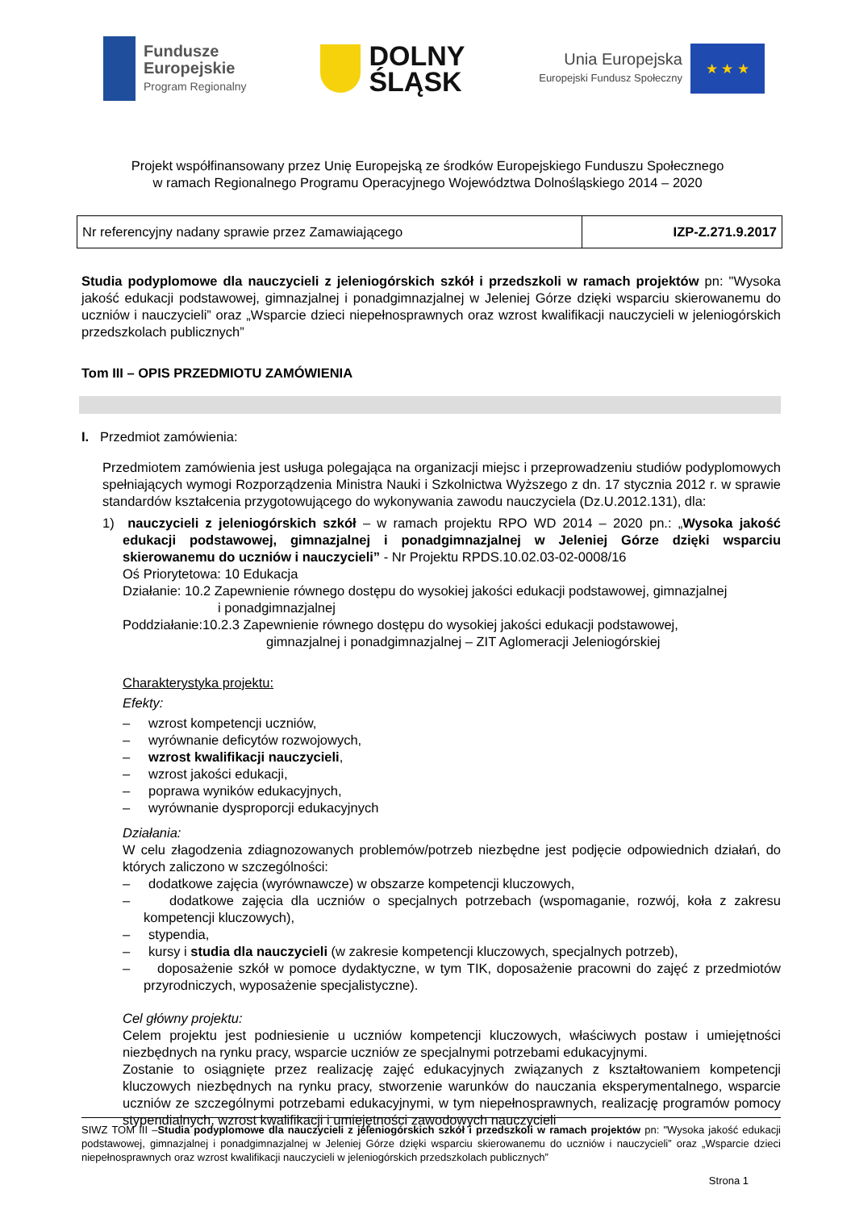Fundusze
Europejskie
Program Regionalny
DOLNY
ŚLĄSK
Unia Europejska
Europejski Fundusz Społeczny
★ ★ ★
Projekt współfinansowany przez Unię Europejską ze środków Europejskiego Funduszu Społecznego
w ramach Regionalnego Programu Operacyjnego Województwa Dolnośląskiego 2014 – 2020
| Nr referencyjny nadany sprawie przez Zamawiającego | IZP-Z.271.9.2017 |
Studia podyplomowe dla nauczycieli z jeleniogórskich szkół i przedszkoli w ramach projektów pn: "Wysoka jakość edukacji podstawowej, gimnazjalnej i ponadgimnazjalnej w Jeleniej Górze dzięki wsparciu skierowanemu do uczniów i nauczycieli” oraz „Wsparcie dzieci niepełnosprawnych oraz wzrost kwalifikacji nauczycieli w jeleniogórskich przedszkolach publicznych”
Tom III – OPIS PRZEDMIOTU ZAMÓWIENIA
I. Przedmiot zamówienia:
Przedmiotem zamówienia jest usługa polegająca na organizacji miejsc i przeprowadzeniu studiów podyplomowych spełniających wymogi Rozporządzenia Ministra Nauki i Szkolnictwa Wyższego z dn. 17 stycznia 2012 r. w sprawie standardów kształcenia przygotowującego do wykonywania zawodu nauczyciela (Dz.U.2012.131), dla:
1) nauczycieli z jeleniogórskich szkół – w ramach projektu RPO WD 2014 – 2020 pn.: „Wysoka jakość edukacji podstawowej, gimnazjalnej i ponadgimnazjalnej w Jeleniej Górze dzięki wsparciu skierowanemu do uczniów i nauczycieli” - Nr Projektu RPDS.10.02.03-02-0008/16
Oś Priorytetowa: 10 Edukacja
Działanie: 10.2 Zapewnienie równego dostępu do wysokiej jakości edukacji podstawowej, gimnazjalnej
i ponadgimnazjalnej
Poddziałanie:10.2.3 Zapewnienie równego dostępu do wysokiej jakości edukacji podstawowej,
gimnazjalnej i ponadgimnazjalnej – ZIT Aglomeracji Jeleniogórskiej
Charakterystyka projektu:
Efekty:
– wzrost kompetencji uczniów,
– wyrównanie deficytów rozwojowych,
– wzrost kwalifikacji nauczycieli,
– wzrost jakości edukacji,
– poprawa wyników edukacyjnych,
– wyrównanie dysproporcji edukacyjnych
Działania:
W celu złagodzenia zdiagnozowanych problemów/potrzeb niezbędne jest podjęcie odpowiednich działań, do których zaliczono w szczególności:
– dodatkowe zajęcia (wyrównawcze) w obszarze kompetencji kluczowych,
– dodatkowe zajęcia dla uczniów o specjalnych potrzebach (wspomaganie, rozwój, koła z zakresu kompetencji kluczowych),
– stypendia,
– kursy i studia dla nauczycieli (w zakresie kompetencji kluczowych, specjalnych potrzeb),
– doposażenie szkół w pomoce dydaktyczne, w tym TIK, doposażenie pracowni do zajęć z przedmiotów przyrodniczych, wyposażenie specjalistyczne).
Cel główny projektu:
Celem projektu jest podniesienie u uczniów kompetencji kluczowych, właściwych postaw i umiejętności niezbędnych na rynku pracy, wsparcie uczniów ze specjalnymi potrzebami edukacyjnymi.
Zostanie to osiągnięte przez realizację zajęć edukacyjnych związanych z kształtowaniem kompetencji kluczowych niezbędnych na rynku pracy, stworzenie warunków do nauczania eksperymentalnego, wsparcie uczniów ze szczególnymi potrzebami edukacyjnymi, w tym niepełnosprawnych, realizację programów pomocy stypendialnych, wzrost kwalifikacji i umiejętności zawodowych nauczycieli
SIWZ TOM III –Studia podyplomowe dla nauczycieli z jeleniogórskich szkół i przedszkoli w ramach projektów pn: "Wysoka jakość edukacji podstawowej, gimnazjalnej i ponadgimnazjalnej w Jeleniej Górze dzięki wsparciu skierowanemu do uczniów i nauczycieli” oraz „Wsparcie dzieci niepełnosprawnych oraz wzrost kwalifikacji nauczycieli w jeleniogórskich przedszkolach publicznych”
Strona 1